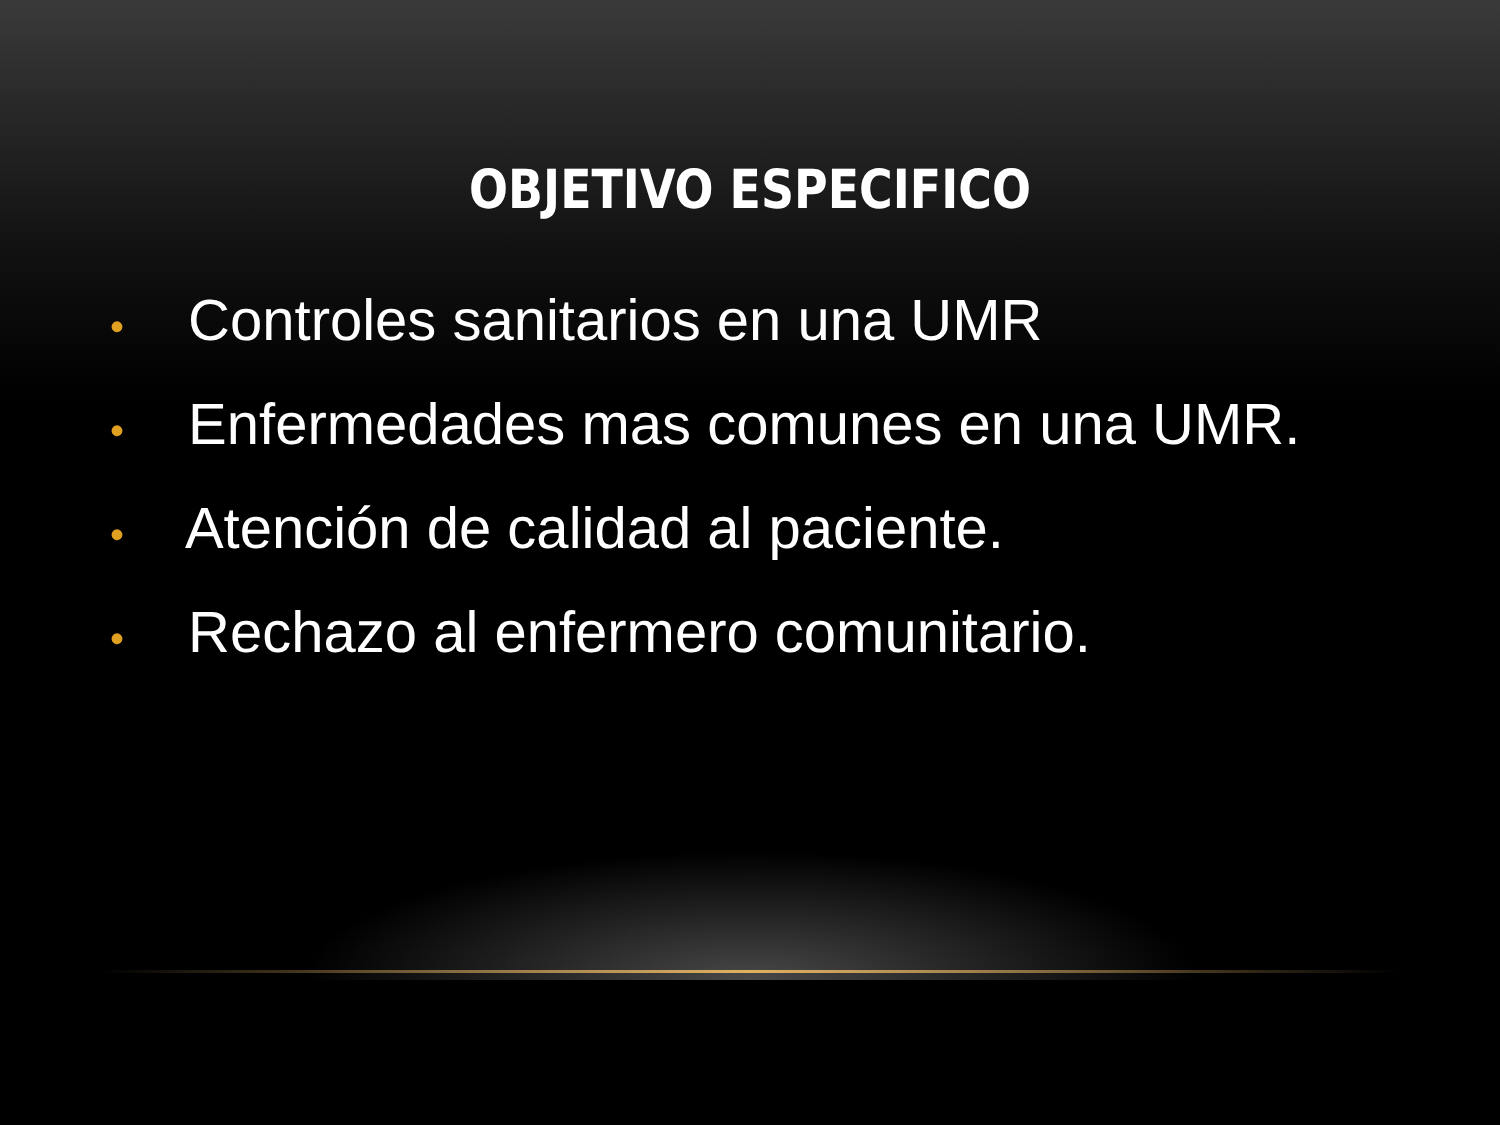OBJETIVO ESPECIFICO
• Controles sanitarios en una UMR
• Enfermedades mas comunes en una UMR.
• Atención de calidad al paciente.
• Rechazo al enfermero comunitario.